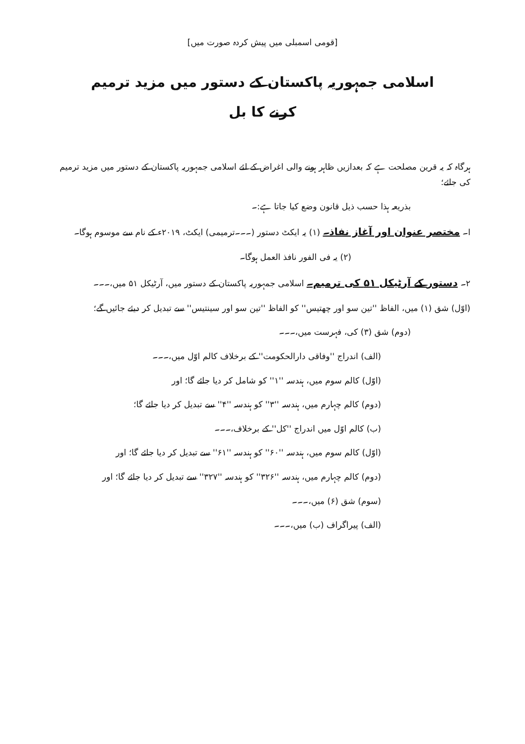[قومی اسمبلی میں پیش کردہ صورت میں]
اسلامی جمہوریہ پاکستان کے دستور میں مزید ترمیم
کرنے کا بل
ہرگاہ کہ یہ قرین مصلحت ہے کہ بعدازیں ظاہر ہونے والی اغراض کے لئے اسلامی جمہوریہ پاکستان کے دستور میں مزید ترمیم کی جائے؛
بذریعہ ہذا حسب ذیل قانون وضع کیا جاتا ہے:۔
ا۔ مختصر عنوان اور آغاز نفاذ۔ (۱) یہ ایکٹ دستور (۔۔۔ترمیمی) ایکٹ، ۲۰۱۹ء کے نام سے موسوم ہوگا۔
(۲) یہ فی الفور نافذ العمل ہوگا۔
۲۔ دستور کے آرٹیکل ۵۱ کی ترمیم۔ اسلامی جمہوریہ پاکستان کے دستور میں، آرٹیکل ۵۱ میں،۔۔۔
(اوّل) شق (۱) میں، الفاظ ''تین سو اور چھتیس'' کو الفاظ ''تین سو اور سینتیس'' سے تبدیل کر دیئے جائیں گے؛
(دوم) شق (۳) کی، فہرست میں،۔۔۔
(الف) اندراج ''وفاقی دارالحکومت'' کے برخلاف کالم اوّل میں،۔۔۔
(اوّل) کالم سوم میں، ہندسہ ''۱'' کو شامل کر دیا جائے گا؛ اور
(دوم) کالم چہارم میں، ہندسہ ''۳'' کو ہندسہ ''۴'' سے تبدیل کر دیا جائے گا؛
(ب) کالم اوّل میں اندراج ''کل'' کے برخلاف،۔۔۔
(اوّل) کالم سوم میں، ہندسہ ''۶۰'' کو ہندسہ ''۶۱'' سے تبدیل کر دیا جائے گا؛ اور
(دوم) کالم چہارم میں، ہندسہ ''۳۲۶'' کو ہندسہ ''۳۲۷'' سے تبدیل کر دیا جائے گا؛ اور
(سوم) شق (۶) میں،۔۔۔
(الف) پیراگراف (ب) میں،۔۔۔